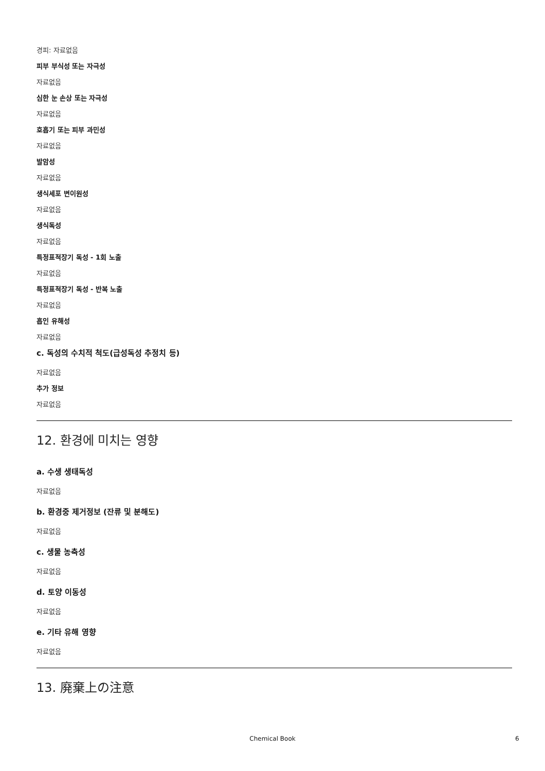경피: 자료없음
피부 부식성 또는 자극성
자료없음
심한 눈 손상 또는 자극성
자료없음
호흡기 또는 피부 과민성
자료없음
발암성
자료없음
생식세포 변이원성
자료없음
생식독성
자료없음
특정표적장기 독성 - 1회 노출
자료없음
특정표적장기 독성 - 반복 노출
자료없음
흡인 유해성
자료없음
c. 독성의 수치적 척도(급성독성 추정치 등)
자료없음
추가 정보
자료없음
12. 환경에 미치는 영향
a. 수생 생태독성
자료없음
b. 환경중 제거정보 (잔류 및 분해도)
자료없음
c. 생물 농축성
자료없음
d. 토양 이동성
자료없음
e. 기타 유해 영향
자료없음
13. 廃棄上の注意
Chemical Book 6